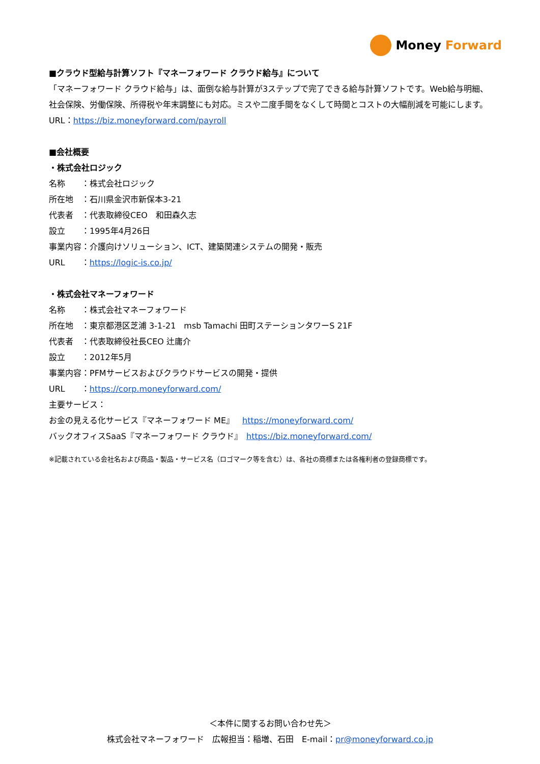Money Forward
■クラウド型給与計算ソフト『マネーフォワード クラウド給与』について
「マネーフォワード クラウド給与」は、面倒な給与計算が3ステップで完了できる給与計算ソフトです。Web給与明細、社会保険、労働保険、所得税や年末調整にも対応。ミスや二度手間をなくして時間とコストの大幅削減を可能にします。
URL：https://biz.moneyforward.com/payroll
■会社概要
・株式会社ロジック
名称　　：株式会社ロジック
所在地　：石川県金沢市新保本3-21
代表者　：代表取締役CEO　和田森久志
設立　　：1995年4月26日
事業内容：介護向けソリューション、ICT、建築関連システムの開発・販売
URL　　：https://logic-is.co.jp/
・株式会社マネーフォワード
名称　　：株式会社マネーフォワード
所在地　：東京都港区芝浦 3-1-21　msb Tamachi 田町ステーションタワーS 21F
代表者　：代表取締役社長CEO 辻庸介
設立　　：2012年5月
事業内容：PFMサービスおよびクラウドサービスの開発・提供
URL　　：https://corp.moneyforward.com/
主要サービス：
お金の見える化サービス『マネーフォワード ME』　https://moneyforward.com/
バックオフィスSaaS『マネーフォワード クラウド』　https://biz.moneyforward.com/
※記載されている会社名および商品・製品・サービス名（ロゴマーク等を含む）は、各社の商標または各権利者の登録商標です。
＜本件に関するお問い合わせ先＞
株式会社マネーフォワード　広報担当：稲増、石田　E-mail：pr@moneyforward.co.jp